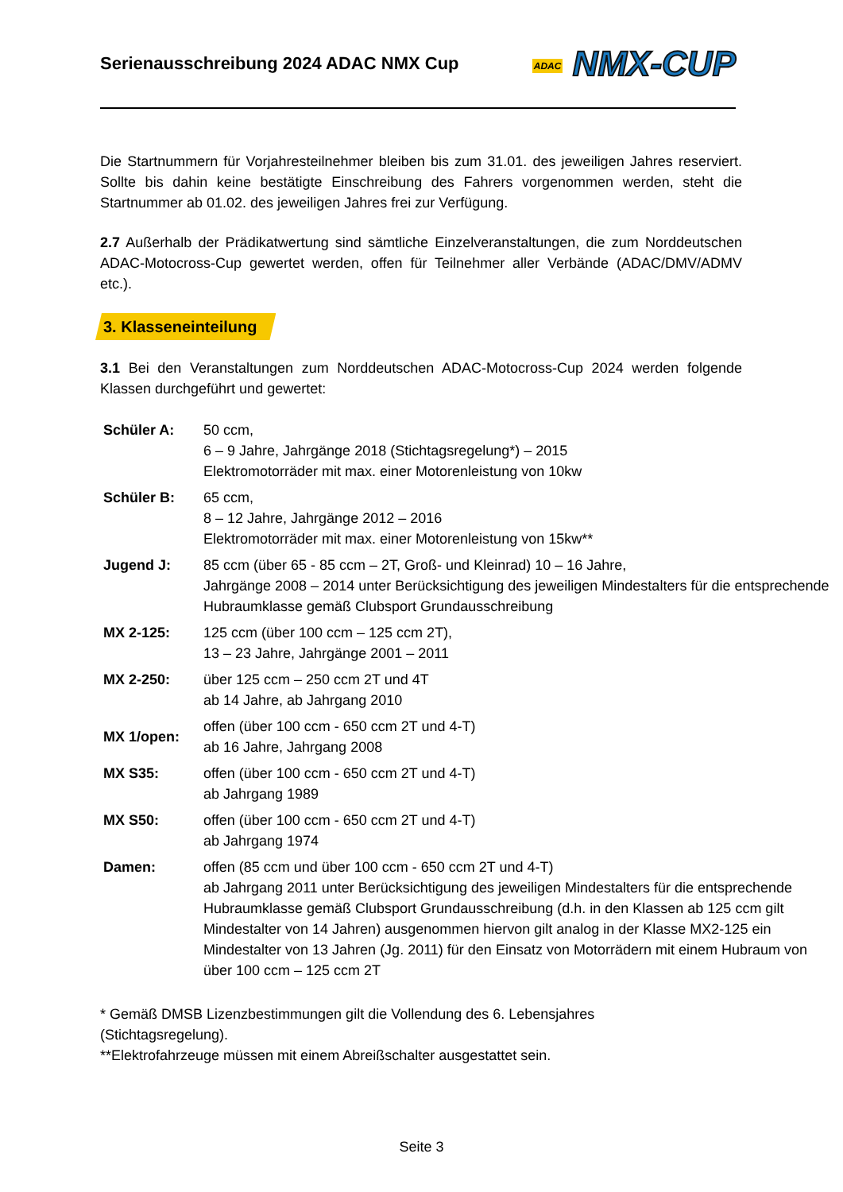Serienausschreibung 2024 ADAC NMX Cup
ADAC NMX-CUP
Die Startnummern für Vorjahresteilnehmer bleiben bis zum 31.01. des jeweiligen Jahres reserviert. Sollte bis dahin keine bestätigte Einschreibung des Fahrers vorgenommen werden, steht die Startnummer ab 01.02. des jeweiligen Jahres frei zur Verfügung.
2.7 Außerhalb der Prädikatwertung sind sämtliche Einzelveranstaltungen, die zum Norddeutschen ADAC-Motocross-Cup gewertet werden, offen für Teilnehmer aller Verbände (ADAC/DMV/ADMV etc.).
3. Klasseneinteilung
3.1 Bei den Veranstaltungen zum Norddeutschen ADAC-Motocross-Cup 2024 werden folgende Klassen durchgeführt und gewertet:
| Schüler A: | 50 ccm, 6 – 9 Jahre, Jahrgänge 2018 (Stichtagsregelung*) – 2015 Elektromotorräder mit max. einer Motorenleistung von 10kw |
| Schüler B: | 65 ccm, 8 – 12 Jahre, Jahrgänge 2012 – 2016 Elektromotorräder mit max. einer Motorenleistung von 15kw** |
| Jugend J: | 85 ccm (über 65 - 85 ccm – 2T, Groß- und Kleinrad) 10 – 16 Jahre, Jahrgänge 2008 – 2014 unter Berücksichtigung des jeweiligen Mindestalters für die entsprechende Hubraumklasse gemäß Clubsport Grundausschreibung |
| MX 2-125: | 125 ccm (über 100 ccm – 125 ccm 2T), 13 – 23 Jahre, Jahrgänge 2001 – 2011 |
| MX 2-250: | über 125 ccm – 250 ccm 2T und 4T ab 14 Jahre, ab Jahrgang 2010 |
| MX 1/open: | offen (über 100 ccm - 650 ccm 2T und 4-T) ab 16 Jahre, Jahrgang 2008 |
| MX S35: | offen (über 100 ccm - 650 ccm 2T und 4-T) ab Jahrgang 1989 |
| MX S50: | offen (über 100 ccm - 650 ccm 2T und 4-T) ab Jahrgang 1974 |
| Damen: | offen (85 ccm und über 100 ccm - 650 ccm 2T und 4-T) ab Jahrgang 2011 unter Berücksichtigung des jeweiligen Mindestalters für die entsprechende Hubraumklasse gemäß Clubsport Grundausschreibung (d.h. in den Klassen ab 125 ccm gilt Mindestalter von 14 Jahren) ausgenommen hiervon gilt analog in der Klasse MX2-125 ein Mindestalter von 13 Jahren (Jg. 2011) für den Einsatz von Motorrädern mit einem Hubraum von über 100 ccm – 125 ccm 2T |
* Gemäß DMSB Lizenzbestimmungen gilt die Vollendung des 6. Lebensjahres
(Stichtagsregelung).
**Elektrofahrzeuge müssen mit einem Abreißschalter ausgestattet sein.
Seite 3